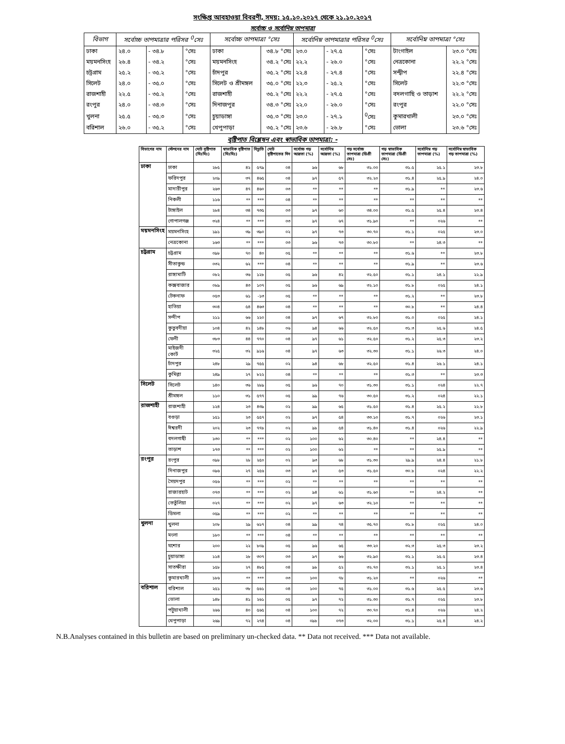সংক্ষিপ্ত আবহাওয়া বিবরণী, সময়: ১৫.১০.২০১৭ থেকে ২১.১০.২০১৭
সর্বোচ্চ ও সর্বোনিম্ন তাপমাত্রা
| বিভাগ | সর্বোচ্চ তাপমাত্রার পরিসর <sup>0</sup>সেঃ | | | সর্বোচ্চ তাপমাত্রা °সেঃ | | সর্বোনিম্ন তাপমাত্রার পরিসর <sup>0</sup>সেঃ | | | সর্বোনিম্ন তাপমাত্রা °সেঃ | |
| --- | --- | --- | --- | --- | --- | --- | --- | --- | --- | --- |
| ঢাকা | ২৪.০ | - ৩৪.৮ | °সেঃ | ঢাকা | ৩৪.৮ °সেঃ | ২৩.০ | - ২৭.৫ | °সেঃ | টাংগাইল | ২৩.০ °সেঃ |
| ময়মনসিংহ | ২৬.৪ | - ৩৪.২ | °সেঃ | ময়মনসিংহ | ৩৪.২ °সেঃ | ২২.২ | - ২৬.০ | °সেঃ | নেত্রকোনা | ২২.২ °সেঃ |
| চট্রগ্রাম | ২৫.২ | - ৩৫.২ | °সেঃ | চাঁদপুর | ৩৫.২ °সেঃ | ২২.৪ | - ২৭.৪ | °সেঃ | সন্দ্বীপ | ২২.৪ °সেঃ |
| সিলেট | ২৪.০ | - ৩৫.০ | °সেঃ | সিলেট ও শ্রীমঙ্গল | ৩৫.০ °সেঃ | ২২.৩ | - ২৫.২ | °সেঃ | সিলেট | ২২.৩ °সেঃ |
| রাজশাহী | ২২.৫ | - ৩৫.২ | °সেঃ | রাজশাহী | ৩৫.২ °সেঃ | ২২.২ | - ২৭.৫ | °সেঃ | বদলগাছি ও তাড়াশ | ২২.২ °সেঃ |
| রংপুর | ২৪.০ | - ৩৪.৩ | °সেঃ | দিনাজপুর | ৩৪.৩ °সেঃ | ২২.০ | - ২৬.০ | °সেঃ | রংপুর | ২২.০ °সেঃ |
| খুলনা | ২৫.৫ | - ৩৫.৩ | °সেঃ | চুয়াডাঙ্গা | ৩৫.৩ °সেঃ | ২৩.০ | - ২৭.১ | <sup>0</sup> সেঃ | কুমারখালী | ২৩.০ °সেঃ |
| বরিশাল | ২৬.০ | - ৩৫.২ | °সেঃ | খেপুপাড়া | ৩৫.২ °সেঃ | ২৩.৬ | - ২৬.৮ | °সেঃ | ভোলা | ২৩.৬ °সেঃ |
বৃষ্টিপাত বিশ্লেষন এবং স্বাভাবিক তাপমাত্রা: -
| বিভাগের নাম | স্টেশনের নাম | মোট বৃষ্টিপাত (মিঃমিঃ) | স্বাভাবিক বৃষ্টিপাত (মিঃমিঃ) | বিচ্যুতি | মোট বৃষ্টিপাতের দিন | সর্বোচ্চ গড় আদ্রতা (%) | সর্বোনিম্ন আদ্রতা (%) | গড় সর্বোচ্চ তাপমাত্রা (ডিগ্রী সেঃ) | গড় স্বাভাবিক তাপমাত্রা (ডিগ্রী সেঃ) | সর্বোনিম্ন গড় তাপমাত্রা (%) | সর্বোনিম্ন স্বাভাবিক গড় তাপমাত্রা (%) |
| --- | --- | --- | --- | --- | --- | --- | --- | --- | --- | --- | --- |
| ঢাকা | ঢাকা | ২৮৫ | ৪২ | ৫৭৯ | ০৪ | ৯৬ | ৬৮ | ৩১.০০ | ৩১.৫ | ২৫.১ | ২৩.৮ |
| | ফরিদপুর | ২০৯ | ৩৭ | ৪৬৫ | ০৪ | ৯৭ | ৫৭ | ৩২.২০ | ৩১.৪ | ২৫.৯ | ২৪.০ |
| | মাদারীপুর | ২৬৩ | ৪৭ | ৪৬০ | ০৩ | ** | ** | ** | ৩১.৯ | ** | ২৩.৬ |
| | নিকলী | ১১৬ | ** | *** | ০৪ | ** | ** | ** | ** | ** | ** |
| | টাঙ্গাইল | ২৮৪ | ৩৪ | ৭৩৫ | ০৩ | ৯৭ | ৬০ | ৩৪.০০ | ৩১.৫ | ২৫.৪ | ২৩.৪ |
| | গোপালগঞ্জ | ৩২৪ | ** | *** | ০৩ | ৯৭ | ৬৭ | ৩১.৯০ | ** | ০২৬ | ** |
| ময়মনসিংহ | ময়মনসিংহ | ১৯১ | ৩৯ | ৩৯০ | ০২ | ৯৭ | ৭৩ | ৩০.৭০ | ৩১.১ | ০২৫ | ২৩.০ |
| | নেত্রকোনা | ১৬৩ | ** | *** | ০৩ | ৯৬ | ৭৩ | ৩০.৮০ | ** | ২৪.৩ | ** |
| চট্রগ্রাম | চট্রগ্রাম | ০৯৮ | ৭০ | ৪০ | ০৫ | ** | ** | ** | ৩১.৬ | ** | ২৩.৮ |
| | সীতাকুন্ড | ০৩২ | ৬২ | *** | ০৪ | ** | ** | ** | ৩১.৯ | ** | ২৩.৬ |
| | রাঙ্গামাটি | ০৮২ | ৩৬ | ১২৮ | ০৫ | ৯৬ | ৪২ | ৩২.৫০ | ৩১.১ | ২৪.১ | ২২.৯ |
| | কক্সবাজার | ০৮৯ | ৪৩ | ১০৭ | ০৫ | ৯৬ | ৬৯ | ৩২.১০ | ৩১.৮ | ০২৫ | ২৪.১ |
| | টেকনাফ | ০৫৩ | ৬১ | -১৩ | ০৫ | ** | ** | ** | ৩১.২ | ** | ২৩.৮ |
| | হাতিয়া | ৩০৪ | ৫৪ | ৪৬৩ | ০৪ | ** | ** | ** | ৩০.৮ | ** | ২৪.৪ |
| | সন্দীপ | ২১১ | ৬৬ | ২২০ | ০৪ | ৯৭ | ৬৭ | ৩২.৮০ | ৩১.০ | ০২৫ | ২৪.১ |
| | কুতুবদীয়া | ১০৪ | ৪২ | ১৪৮ | ০৬ | ৯৪ | ৬৬ | ৩২.৫০ | ৩১.৩ | ২৫.৬ | ২৪.৫ |
| | ফেনী | ৩৮৩ | ৪৪ | ৭৭০ | ০৪ | ৯৭ | ৬১ | ৩২.৫০ | ৩১.২ | ২৫.৩ | ২৩.২ |
| | মাইজদী কোর্ট | ৩২৫ | ৩২ | ৯১৬ | ০৪ | ৯৭ | ৬৩ | ৩২.৩০ | ৩১.১ | ২৬.৩ | ২৪.০ |
| | চাঁদপুর | ২৪৮ | ২৯ | ৭৫৫ | ০২ | ৯৪ | ৬৮ | ৩২.৫০ | ৩১.৪ | ২৬.১ | ২৪.১ |
| | কুমিল্লা | ২৪৯ | ২৭ | ৮২২ | ০৪ | ** | ** | ** | ৩১.৩ | ** | ২৩.৩ |
| সিলেট | সিলেট | ১৪০ | ৩৬ | ২৮৯ | ০৫ | ৯৬ | ৭০ | ৩১.৩০ | ৩১.১ | ০২৪ | ২২.৭ |
| | শ্রীমঙ্গল | ১১০ | ৩১ | ৫৭৭ | ০৫ | ৯৯ | ৭৬ | ৩০.৫০ | ৩১.২ | ০২৪ | ২২.১ |
| রাজশাহী | রাজশাহী | ১২৪ | ২৩ | ৪৩৯ | ০২ | ৯৯ | ৬৫ | ৩১.৫০ | ৩১.৪ | ২৫.২ | ২২.৮ |
| | বগুড়া | ১৫১ | ২৩ | ৫৫৭ | ০২ | ৯৭ | ৫৪ | ৩৩.১০ | ৩১.৭ | ০২৬ | ২৩.১ |
| | ঈশ্বরদী | ২০২ | ২৩ | ৭৭৮ | ০২ | ৯৮ | ৫৪ | ৩১.৪০ | ৩১.৪ | ০২৬ | ২২.৯ |
| | বদলগাছী | ১৩০ | ** | *** | ০২ | ১০০ | ৬২ | ৩০.৪০ | ** | ২৪.৪ | ** |
| | তাড়াশ | ১৭৩ | ** | *** | ০২ | ১০০ | ৬২ | ** | ** | ২৫.৯ | ** |
| রংপুর | রংপুর | ০৯৮ | ২৮ | ২৫০ | ০২ | ৯৩ | ৬৮ | ৩১.৩০ | ২৯.৯ | ২৪.৪ | ২১.৮ |
| | দিনাজপুর | ০৯৬ | ২৭ | ২৫৬ | ০৩ | ৯৭ | ৫৩ | ৩১.৫০ | ৩০.৮ | ০২৪ | ২২.২ |
| | সৈয়দপুর | ০৫৬ | ** | *** | ০২ | ** | ** | ** | ** | ** | ** |
| | রাজারহাট | ০৭৩ | ** | *** | ০২ | ৯৪ | ৬১ | ৩১.৬০ | ** | ২৪.২ | ** |
| | তেতুঁলিয়া | ০২৭ | ** | *** | ০২ | ৯৭ | ৬৩ | ৩২.১০ | ** | ** | ** |
| | ডিমলা | ০৫৯ | ** | *** | ০২ | ** | ** | ** | ** | ** | ** |
| খুলনা | খুলনা | ২০৮ | ২৯ | ৬১৭ | ০৪ | ৯৯ | ৭৪ | ৩৫.৭০ | ৩১.৮ | ০২৫ | ২৪.০ |
| | মংলা | ১৮০ | ** | *** | ০৪ | ** | ** | ** | ** | ** | ** |
| | যশোর | ২০০ | ২২ | ৮০৯ | ০৫ | ৯৬ | ৬৫ | ৩৩.২০ | ৩২.৩ | ২৫.৩ | ২৩.২ |
| | চুয়াডাঙ্গা | ১১৪ | ২৮ | ৩০৭ | ০৩ | ৯৭ | ৬৬ | ৩২.৯০ | ৩২.১ | ২৫.৫ | ২৩.৪ |
| | সাতক্ষীরা | ১৫৮ | ২৭ | ৪৮৫ | ০৪ | ৯৮ | ৫২ | ৩২.৭০ | ৩২.১ | ২৫.১ | ২৩.৪ |
| | কুমারখালী | ১৮৬ | ** | *** | ০৩ | ১০০ | ৭৮ | ৩১.২০ | ** | ০২৬ | ** |
| বরিশাল | বরিশাল | ২৫১ | ৩৮ | ৫৬১ | ০৪ | ১০০ | ৭৫ | ৩১.০০ | ৩১.৬ | ২৫.৫ | ২৩.৬ |
| | ভোলা | ১৪৮ | ৪১ | ২৬১ | ০৫ | ৯৭ | ৭২ | ৩১.৩০ | ৩১.৭ | ০২৫ | ২৩.৮ |
| | পটুয়াখালী | ২৬৬ | ৪০ | ৫৬৫ | ০৪ | ১০০ | ৭২ | ৩০.৭০ | ৩১.৪ | ০২৬ | ২৪.২ |
| | খেপুপাড়া | ২৬৯ | ৭২ | ২৭৪ | ০৪ | ০৯৮ | ০৭৩ | ৩২.০০ | ৩১.১ | ২৫.৪ | ২৪.২ |
N.B.Analyses contained in this bulletin are based on preliminary un-checked data. ** Data not received. *** Data not available.